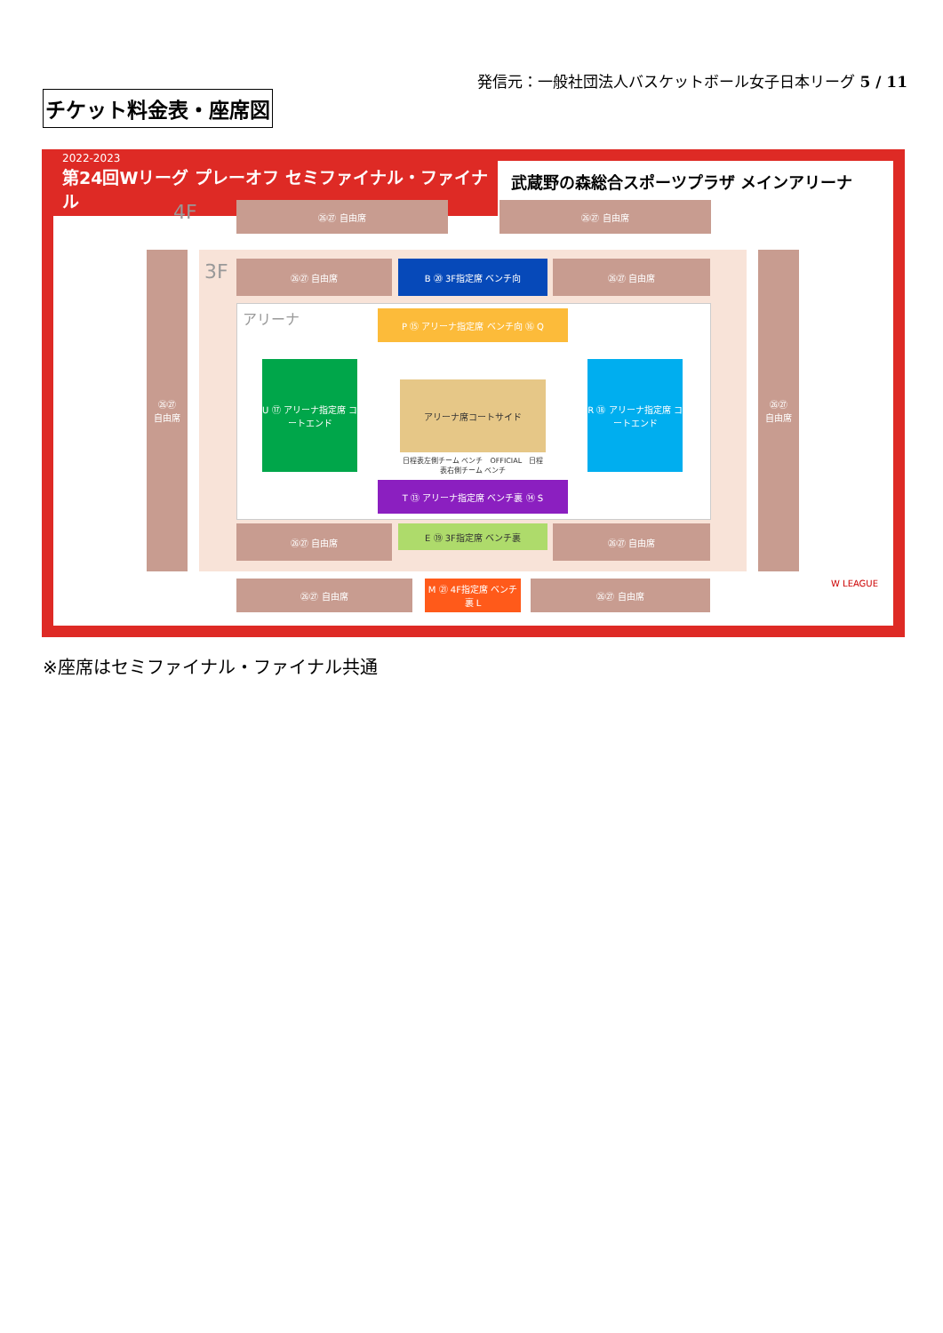発信元：一般社団法人バスケットボール女子日本リーグ 5 / 11
チケット料金表・座席図
2022-2023
第24回Wリーグ プレーオフ セミファイナル・ファイナル
武蔵野の森総合スポーツプラザ メインアリーナ
4F ㉖㉗ 自由席 ㉖㉗ 自由席
㉖㉗
自由席
㉖㉗
自由席
3F ㉖㉗ 自由席 B ⑳ 3F指定席 ベンチ向 ㉖㉗ 自由席
アリーナ P ⑮ アリーナ指定席 ベンチ向 ⑯ Q
U ⑰ アリーナ指定席 コートエンド
R ⑱ アリーナ指定席 コートエンド
アリーナ席コートサイド
日程表左側チーム ベンチ　OFFICIAL　日程表右側チーム ベンチ
T ⑬ アリーナ指定席 ベンチ裏 ⑭ S
㉖㉗ 自由席 E ⑲ 3F指定席 ベンチ裏 ㉖㉗ 自由席
㉖㉗ 自由席
M ㉑ 4F指定席 ベンチ裏 L
㉖㉗ 自由席 W LEAGUE
※座席はセミファイナル・ファイナル共通